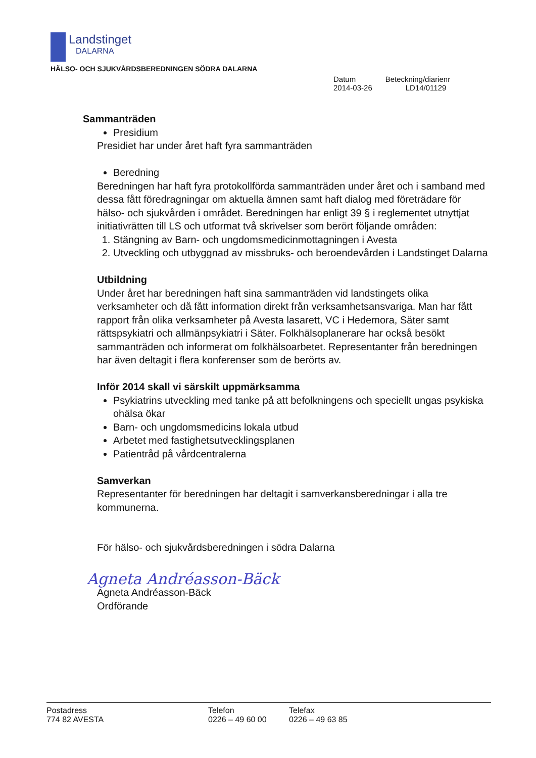Landstinget
DALARNA
HÄLSO- OCH SJUKVÅRDSBEREDNINGEN SÖDRA DALARNA
Datum
2014-03-26
Beteckning/diarienr
LD14/01129
Sammanträden
Presidium
Presidiet har under året haft fyra sammanträden
Beredning
Beredningen har haft fyra protokollförda sammanträden under året och i samband med dessa fått föredragningar om aktuella ämnen samt haft dialog med företrädare för hälso- och sjukvården i området. Beredningen har enligt 39 § i reglementet utnyttjat initiativrätten till LS och utformat två skrivelser som berört följande områden:
1. Stängning av Barn- och ungdomsmedicinmottagningen i Avesta
2. Utveckling och utbyggnad av missbruks- och beroendevården i Landstinget Dalarna
Utbildning
Under året har beredningen haft sina sammanträden vid landstingets olika verksamheter och då fått information direkt från verksamhetsansvariga. Man har fått rapport från olika verksamheter på Avesta lasarett, VC i Hedemora, Säter samt rättspsykiatri och allmänpsykiatri i Säter. Folkhälsoplanerare har också besökt sammanträden och informerat om folkhälsoarbetet. Representanter från beredningen har även deltagit i flera konferenser som de berörts av.
Inför 2014 skall vi särskilt uppmärksamma
Psykiatrins utveckling med tanke på att befolkningens och speciellt ungas psykiska ohälsa ökar
Barn- och ungdomsmedicins lokala utbud
Arbetet med fastighetsutvecklingsplanen
Patientråd på vårdcentralerna
Samverkan
Representanter för beredningen har deltagit i samverkansberedningar i alla tre kommunerna.
För hälso- och sjukvårdsberedningen i södra Dalarna
Agneta Andréasson-Bäck
Agneta Andréasson-Bäck
Ordförande
Postadress
774 82 AVESTA
Telefon
0226 – 49 60 00
Telefax
0226 – 49 63 85